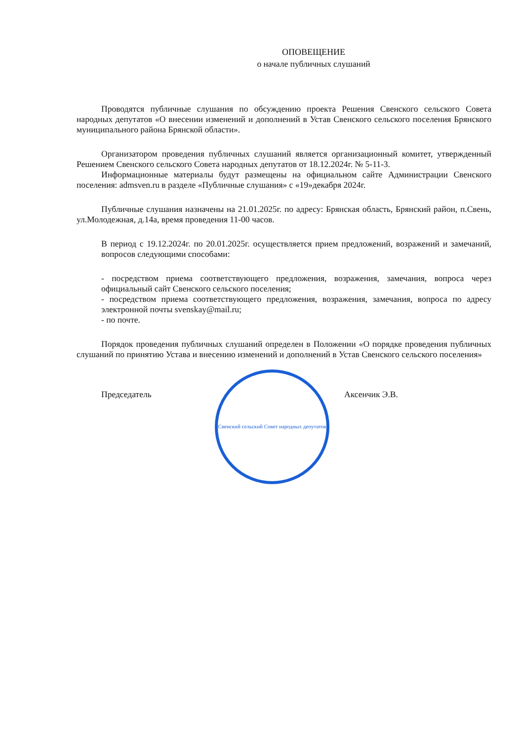ОПОВЕЩЕНИЕ
о начале публичных слушаний
Проводятся публичные слушания по обсуждению проекта Решения Свенского сельского Совета народных депутатов «О внесении изменений и дополнений в Устав Свенского сельского поселения Брянского муниципального района Брянской области».
Организатором проведения публичных слушаний является организационный комитет, утвержденный Решением Свенского сельского Совета народных депутатов от 18.12.2024г. № 5-11-3.
Информационные материалы будут размещены на официальном сайте Администрации Свенского поселения: admsven.ru в разделе «Публичные слушания» с «19»декабря 2024г.
Публичные слушания назначены на 21.01.2025г. по адресу: Брянская область, Брянский район, п.Свень, ул.Молодежная, д.14а, время проведения 11-00 часов.
В период с 19.12.2024г. по 20.01.2025г. осуществляется прием предложений, возражений и замечаний, вопросов следующими способами:
- посредством приема соответствующего предложения, возражения, замечания, вопроса через официальный сайт Свенского сельского поселения;
- посредством приема соответствующего предложения, возражения, замечания, вопроса по адресу электронной почты svenskay@mail.ru;
- по почте.
Порядок проведения публичных слушаний определен в Положении «О порядке проведения публичных слушаний по принятию Устава и внесению изменений и дополнений в Устав Свенского сельского поселения»
Председатель
Свенский сельский Совет народных депутатов
Аксенчик Э.В.